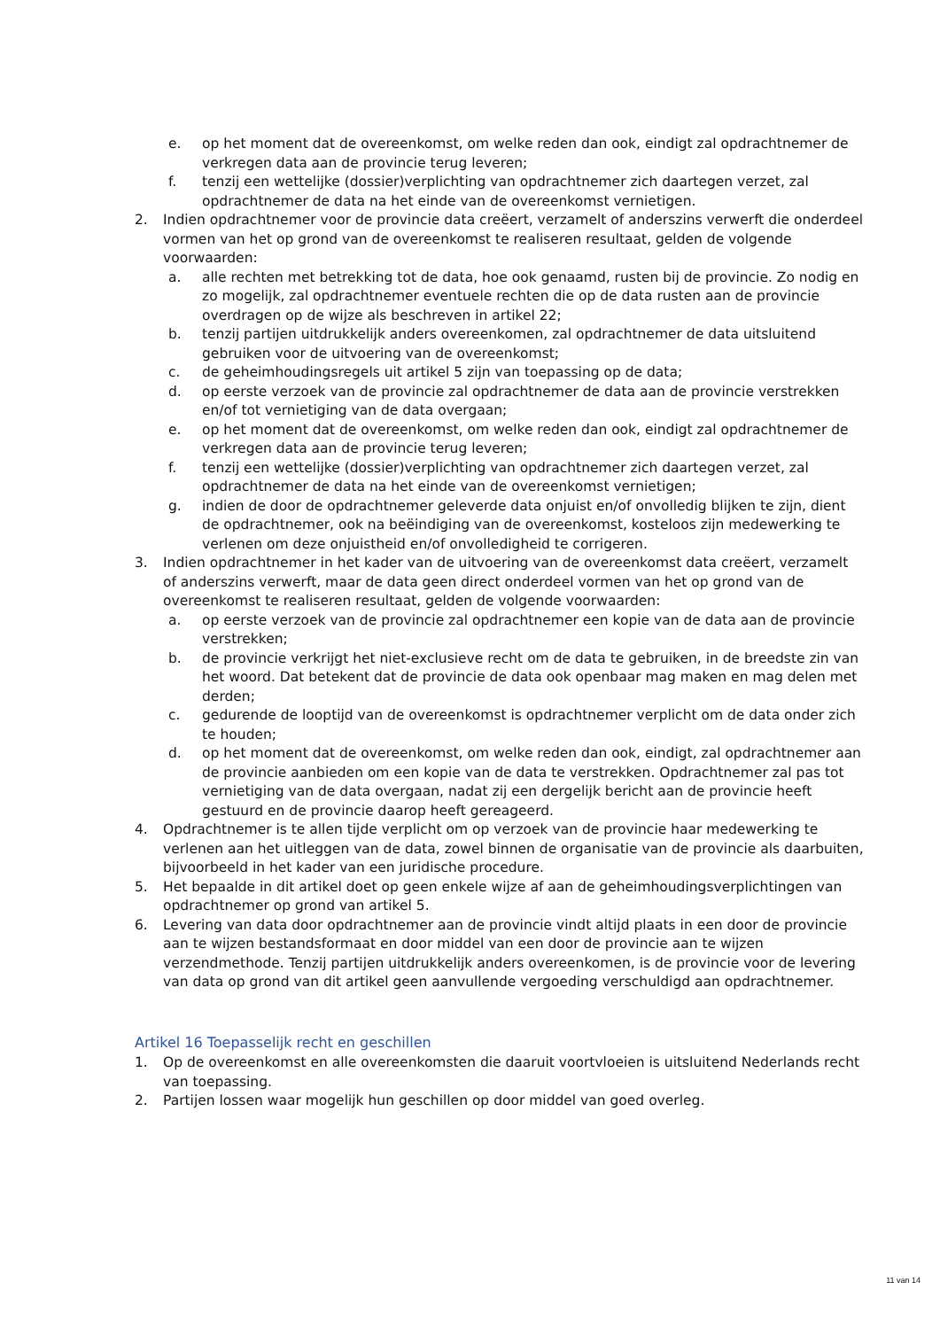e. op het moment dat de overeenkomst, om welke reden dan ook, eindigt zal opdrachtnemer de verkregen data aan de provincie terug leveren;
f. tenzij een wettelijke (dossier)verplichting van opdrachtnemer zich daartegen verzet, zal opdrachtnemer de data na het einde van de overeenkomst vernietigen.
2. Indien opdrachtnemer voor de provincie data creëert, verzamelt of anderszins verwerft die onderdeel vormen van het op grond van de overeenkomst te realiseren resultaat, gelden de volgende voorwaarden:
a. alle rechten met betrekking tot de data, hoe ook genaamd, rusten bij de provincie. Zo nodig en zo mogelijk, zal opdrachtnemer eventuele rechten die op de data rusten aan de provincie overdragen op de wijze als beschreven in artikel 22;
b. tenzij partijen uitdrukkelijk anders overeenkomen, zal opdrachtnemer de data uitsluitend gebruiken voor de uitvoering van de overeenkomst;
c. de geheimhoudingsregels uit artikel 5 zijn van toepassing op de data;
d. op eerste verzoek van de provincie zal opdrachtnemer de data aan de provincie verstrekken en/of tot vernietiging van de data overgaan;
e. op het moment dat de overeenkomst, om welke reden dan ook, eindigt zal opdrachtnemer de verkregen data aan de provincie terug leveren;
f. tenzij een wettelijke (dossier)verplichting van opdrachtnemer zich daartegen verzet, zal opdrachtnemer de data na het einde van de overeenkomst vernietigen;
g. indien de door de opdrachtnemer geleverde data onjuist en/of onvolledig blijken te zijn, dient de opdrachtnemer, ook na beëindiging van de overeenkomst, kosteloos zijn medewerking te verlenen om deze onjuistheid en/of onvolledigheid te corrigeren.
3. Indien opdrachtnemer in het kader van de uitvoering van de overeenkomst data creëert, verzamelt of anderszins verwerft, maar de data geen direct onderdeel vormen van het op grond van de overeenkomst te realiseren resultaat, gelden de volgende voorwaarden:
a. op eerste verzoek van de provincie zal opdrachtnemer een kopie van de data aan de provincie verstrekken;
b. de provincie verkrijgt het niet-exclusieve recht om de data te gebruiken, in de breedste zin van het woord. Dat betekent dat de provincie de data ook openbaar mag maken en mag delen met derden;
c. gedurende de looptijd van de overeenkomst is opdrachtnemer verplicht om de data onder zich te houden;
d. op het moment dat de overeenkomst, om welke reden dan ook, eindigt, zal opdrachtnemer aan de provincie aanbieden om een kopie van de data te verstrekken. Opdrachtnemer zal pas tot vernietiging van de data overgaan, nadat zij een dergelijk bericht aan de provincie heeft gestuurd en de provincie daarop heeft gereageerd.
4. Opdrachtnemer is te allen tijde verplicht om op verzoek van de provincie haar medewerking te verlenen aan het uitleggen van de data, zowel binnen de organisatie van de provincie als daarbuiten, bijvoorbeeld in het kader van een juridische procedure.
5. Het bepaalde in dit artikel doet op geen enkele wijze af aan de geheimhoudingsverplichtingen van opdrachtnemer op grond van artikel 5.
6. Levering van data door opdrachtnemer aan de provincie vindt altijd plaats in een door de provincie aan te wijzen bestandsformaat en door middel van een door de provincie aan te wijzen verzendmethode. Tenzij partijen uitdrukkelijk anders overeenkomen, is de provincie voor de levering van data op grond van dit artikel geen aanvullende vergoeding verschuldigd aan opdrachtnemer.
Artikel 16 Toepasselijk recht en geschillen
1. Op de overeenkomst en alle overeenkomsten die daaruit voortvloeien is uitsluitend Nederlands recht van toepassing.
2. Partijen lossen waar mogelijk hun geschillen op door middel van goed overleg.
11 van 14